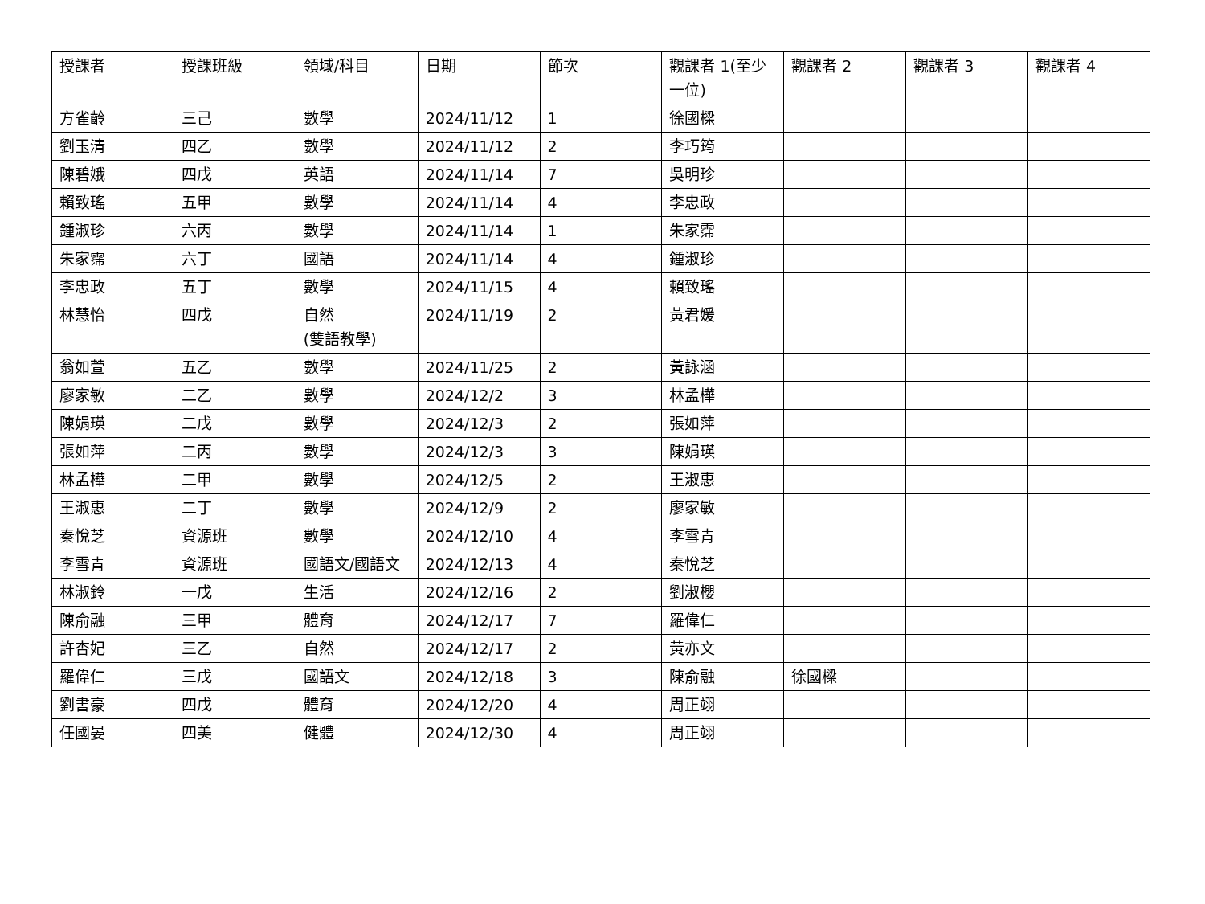| 授課者 | 授課班級 | 領域/科目 | 日期 | 節次 | 觀課者 1(至少一位) | 觀課者 2 | 觀課者 3 | 觀課者 4 |
| --- | --- | --- | --- | --- | --- | --- | --- | --- |
| 方雀齡 | 三己 | 數學 | 2024/11/12 | 1 | 徐國樑 | | | |
| 劉玉清 | 四乙 | 數學 | 2024/11/12 | 2 | 李巧筠 | | | |
| 陳碧娥 | 四戊 | 英語 | 2024/11/14 | 7 | 吳明珍 | | | |
| 賴致瑤 | 五甲 | 數學 | 2024/11/14 | 4 | 李忠政 | | | |
| 鍾淑珍 | 六丙 | 數學 | 2024/11/14 | 1 | 朱家霈 | | | |
| 朱家霈 | 六丁 | 國語 | 2024/11/14 | 4 | 鍾淑珍 | | | |
| 李忠政 | 五丁 | 數學 | 2024/11/15 | 4 | 賴致瑤 | | | |
| 林慧怡 | 四戊 | 自然 (雙語教學) | 2024/11/19 | 2 | 黃君媛 | | | |
| 翁如萱 | 五乙 | 數學 | 2024/11/25 | 2 | 黃詠涵 | | | |
| 廖家敏 | 二乙 | 數學 | 2024/12/2 | 3 | 林孟樺 | | | |
| 陳娟瑛 | 二戊 | 數學 | 2024/12/3 | 2 | 張如萍 | | | |
| 張如萍 | 二丙 | 數學 | 2024/12/3 | 3 | 陳娟瑛 | | | |
| 林孟樺 | 二甲 | 數學 | 2024/12/5 | 2 | 王淑惠 | | | |
| 王淑惠 | 二丁 | 數學 | 2024/12/9 | 2 | 廖家敏 | | | |
| 秦悅芝 | 資源班 | 數學 | 2024/12/10 | 4 | 李雪青 | | | |
| 李雪青 | 資源班 | 國語文/國語文 | 2024/12/13 | 4 | 秦悅芝 | | | |
| 林淑鈴 | 一戊 | 生活 | 2024/12/16 | 2 | 劉淑櫻 | | | |
| 陳俞融 | 三甲 | 體育 | 2024/12/17 | 7 | 羅偉仁 | | | |
| 許杏妃 | 三乙 | 自然 | 2024/12/17 | 2 | 黃亦文 | | | |
| 羅偉仁 | 三戊 | 國語文 | 2024/12/18 | 3 | 陳俞融 | 徐國樑 | | |
| 劉書豪 | 四戊 | 體育 | 2024/12/20 | 4 | 周正翊 | | | |
| 任國晏 | 四美 | 健體 | 2024/12/30 | 4 | 周正翊 | | | |